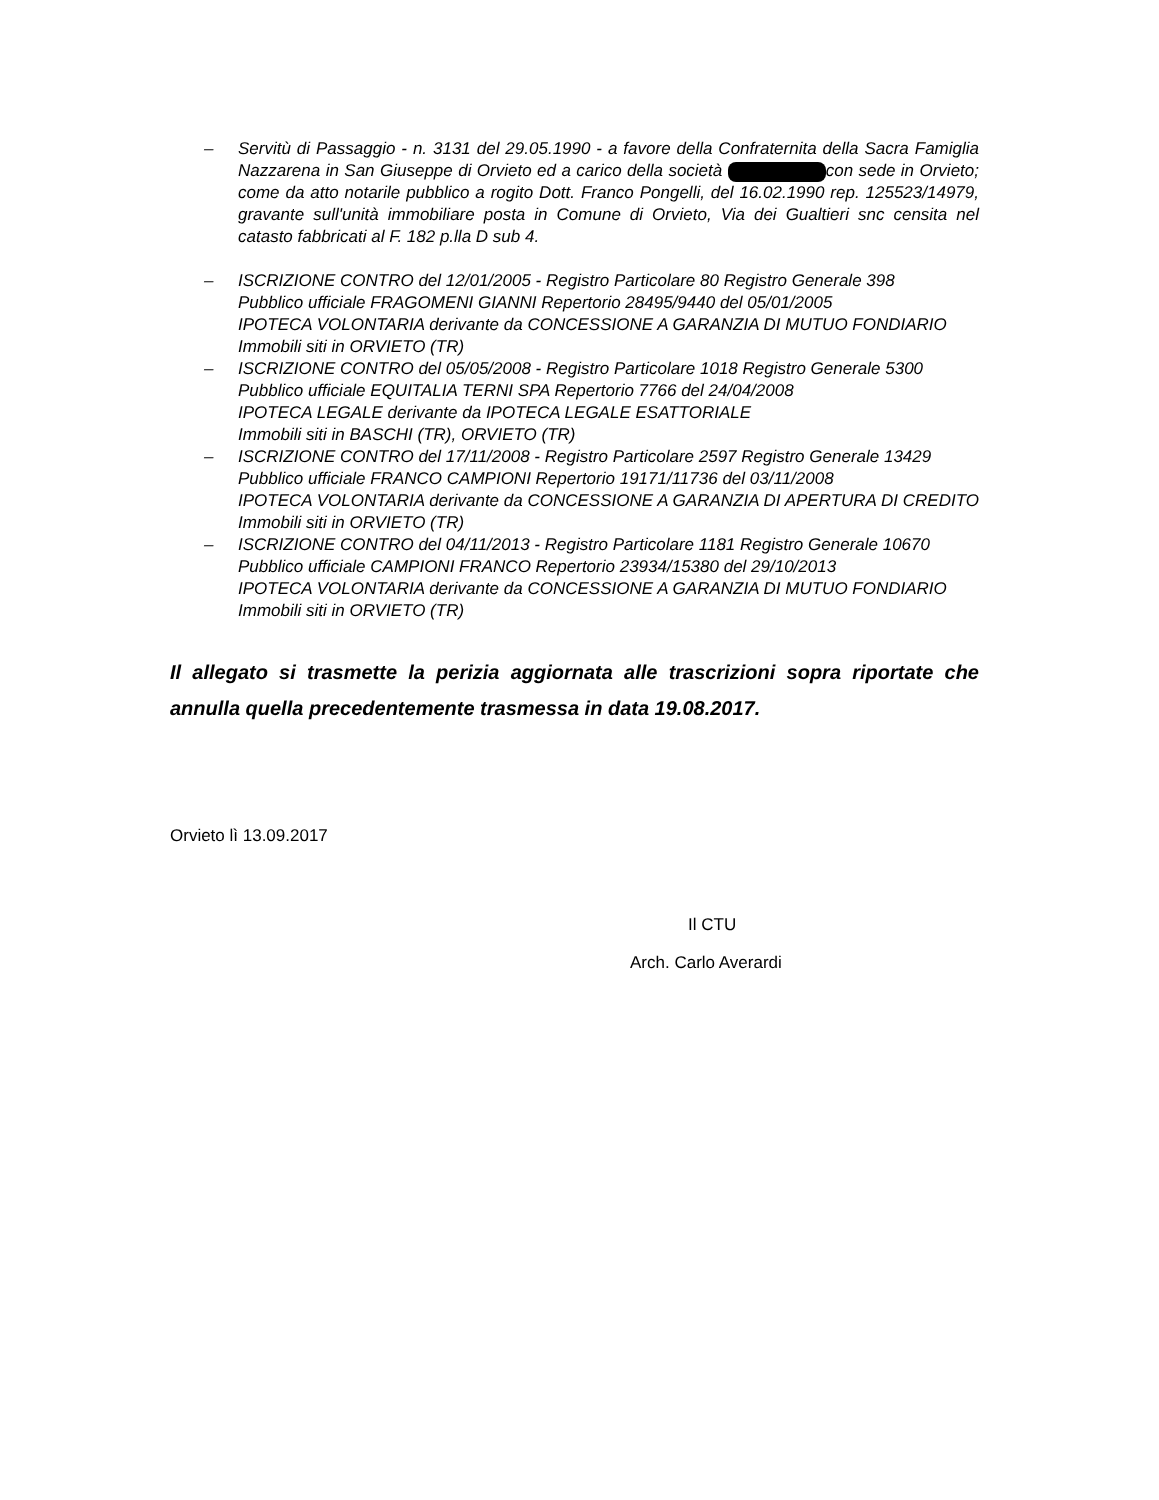– Servitù di Passaggio - n. 3131 del 29.05.1990 - a favore della Confraternita della Sacra Famiglia Nazzarena in San Giuseppe di Orvieto ed a carico della società con sede in Orvieto; come da atto notarile pubblico a rogito Dott. Franco Pongelli, del 16.02.1990 rep. 125523/14979, gravante sull'unità immobiliare posta in Comune di Orvieto, Via dei Gualtieri snc censita nel catasto fabbricati al F. 182 p.lla D sub 4.
– ISCRIZIONE CONTRO del 12/01/2005 - Registro Particolare 80 Registro Generale 398
Pubblico ufficiale FRAGOMENI GIANNI Repertorio 28495/9440 del 05/01/2005
IPOTECA VOLONTARIA derivante da CONCESSIONE A GARANZIA DI MUTUO FONDIARIO
Immobili siti in ORVIETO (TR)
– ISCRIZIONE CONTRO del 05/05/2008 - Registro Particolare 1018 Registro Generale 5300
Pubblico ufficiale EQUITALIA TERNI SPA Repertorio 7766 del 24/04/2008
IPOTECA LEGALE derivante da IPOTECA LEGALE ESATTORIALE
Immobili siti in BASCHI (TR), ORVIETO (TR)
– ISCRIZIONE CONTRO del 17/11/2008 - Registro Particolare 2597 Registro Generale 13429
Pubblico ufficiale FRANCO CAMPIONI Repertorio 19171/11736 del 03/11/2008
IPOTECA VOLONTARIA derivante da CONCESSIONE A GARANZIA DI APERTURA DI CREDITO
Immobili siti in ORVIETO (TR)
– ISCRIZIONE CONTRO del 04/11/2013 - Registro Particolare 1181 Registro Generale 10670
Pubblico ufficiale CAMPIONI FRANCO Repertorio 23934/15380 del 29/10/2013
IPOTECA VOLONTARIA derivante da CONCESSIONE A GARANZIA DI MUTUO FONDIARIO
Immobili siti in ORVIETO (TR)
Il allegato si trasmette la perizia aggiornata alle trascrizioni sopra riportate che annulla quella precedentemente trasmessa in data 19.08.2017.
Orvieto lì 13.09.2017
Il CTU
Arch. Carlo Averardi